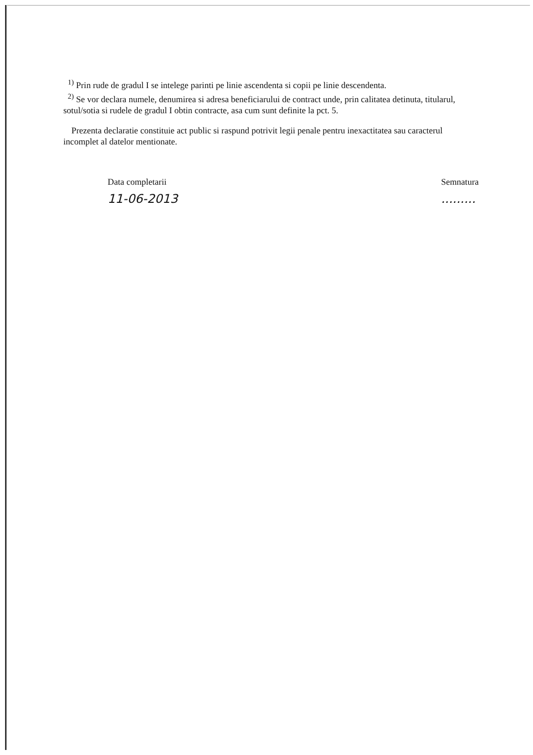<sup>1)</sup> Prin rude de gradul I se intelege parinti pe linie ascendenta si copii pe linie descendenta.
<sup>2)</sup> Se vor declara numele, denumirea si adresa beneficiarului de contract unde, prin calitatea detinuta, titularul, sotul/sotia si rudele de gradul I obtin contracte, asa cum sunt definite la pct. 5.
Prezenta declaratie constituie act public si raspund potrivit legii penale pentru inexactitatea sau caracterul incomplet al datelor mentionate.
Data completarii
11-06-2013
Semnatura
.........